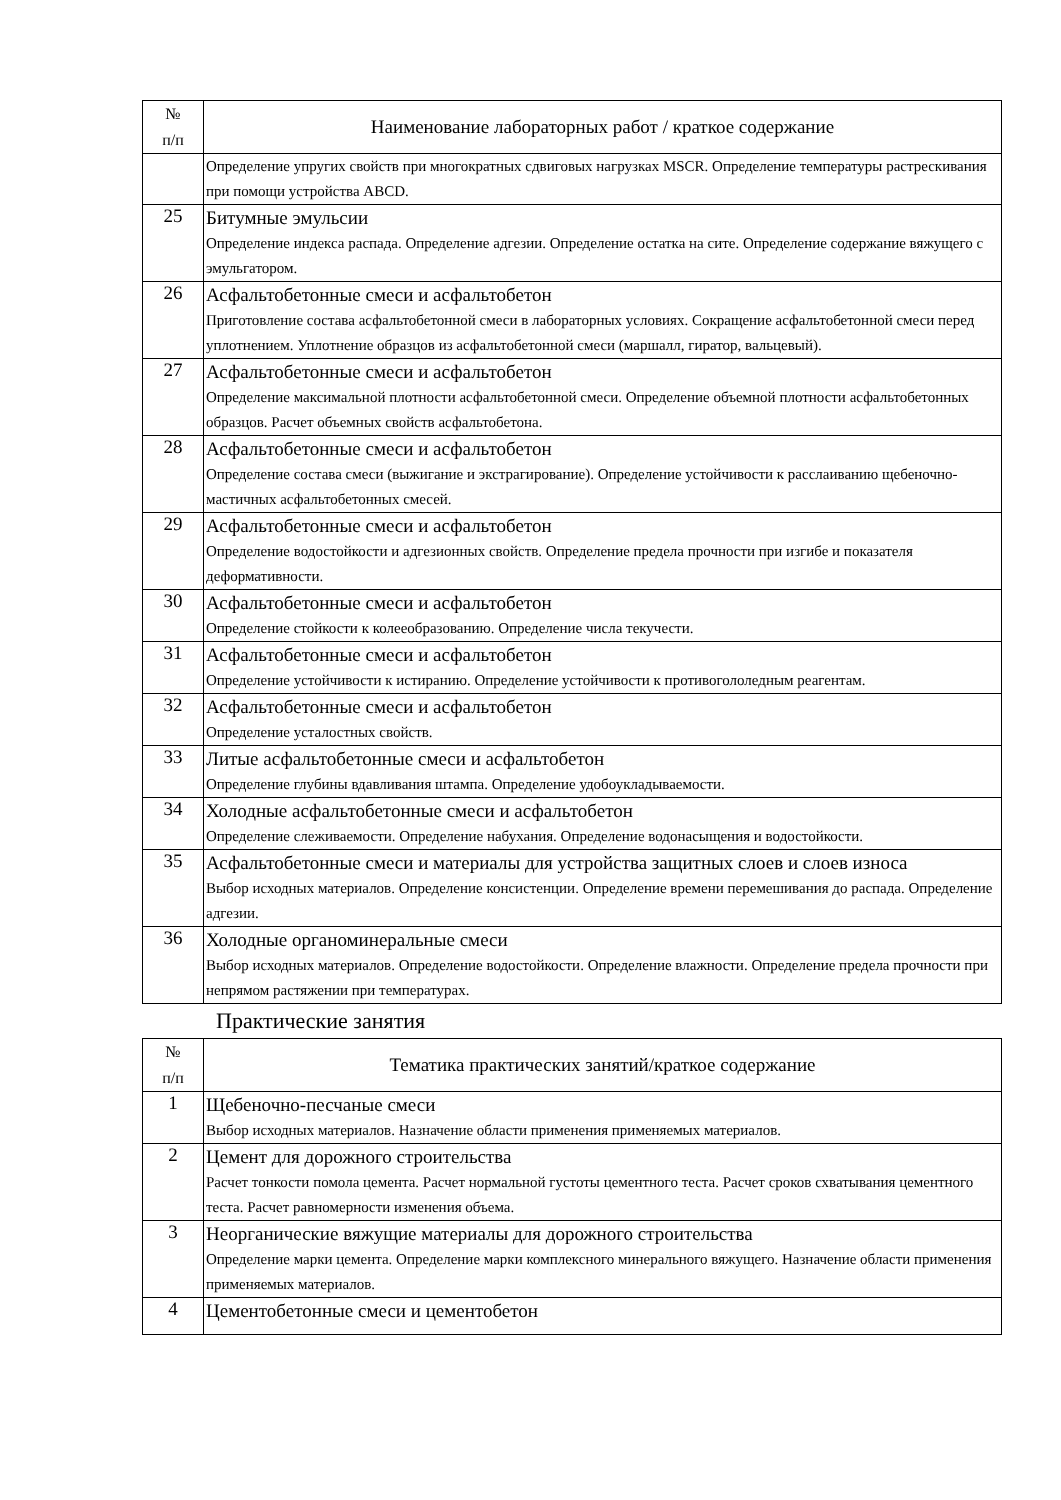| № п/п | Наименование лабораторных работ / краткое содержание |
| | Определение упругих свойств при многократных сдвиговых нагрузках MSCR. Определение температуры растрескивания при помощи устройства ABCD. |
| 25 | Битумные эмульсии Определение индекса распада. Определение адгезии. Определение остатка на сите. Определение содержание вяжущего с эмульгатором. |
| 26 | Асфальтобетонные смеси и асфальтобетон Приготовление состава асфальтобетонной смеси в лабораторных условиях. Сокращение асфальтобетонной смеси перед уплотнением. Уплотнение образцов из асфальтобетонной смеси (маршалл, гиратор, вальцевый). |
| 27 | Асфальтобетонные смеси и асфальтобетон Определение максимальной плотности асфальтобетонной смеси. Определение объемной плотности асфальтобетонных образцов. Расчет объемных свойств асфальтобетона. |
| 28 | Асфальтобетонные смеси и асфальтобетон Определение состава смеси (выжигание и экстрагирование). Определение устойчивости к расслаиванию щебеночно-мастичных асфальтобетонных смесей. |
| 29 | Асфальтобетонные смеси и асфальтобетон Определение водостойкости и адгезионных свойств. Определение предела прочности при изгибе и показателя деформативности. |
| 30 | Асфальтобетонные смеси и асфальтобетон Определение стойкости к колееобразованию. Определение числа текучести. |
| 31 | Асфальтобетонные смеси и асфальтобетон Определение устойчивости к истиранию. Определение устойчивости к противогололедным реагентам. |
| 32 | Асфальтобетонные смеси и асфальтобетон Определение усталостных свойств. |
| 33 | Литые асфальтобетонные смеси и асфальтобетон Определение глубины вдавливания штампа. Определение удобоукладываемости. |
| 34 | Холодные асфальтобетонные смеси и асфальтобетон Определение слеживаемости. Определение набухания. Определение водонасыщения и водостойкости. |
| 35 | Асфальтобетонные смеси и материалы для устройства защитных слоев и слоев износа Выбор исходных материалов. Определение консистенции. Определение времени перемешивания до распада. Определение адгезии. |
| 36 | Холодные органоминеральные смеси Выбор исходных материалов. Определение водостойкости. Определение влажности. Определение предела прочности при непрямом растяжении при температурах. |
Практические занятия
| № п/п | Тематика практических занятий/краткое содержание |
| 1 | Щебеночно-песчаные смеси Выбор исходных материалов. Назначение области применения применяемых материалов. |
| 2 | Цемент для дорожного строительства Расчет тонкости помола цемента. Расчет нормальной густоты цементного теста. Расчет сроков схватывания цементного теста. Расчет равномерности изменения объема. |
| 3 | Неорганические вяжущие материалы для дорожного строительства Определение марки цемента. Определение марки комплексного минерального вяжущего. Назначение области применения применяемых материалов. |
| 4 | Цементобетонные смеси и цементобетон |